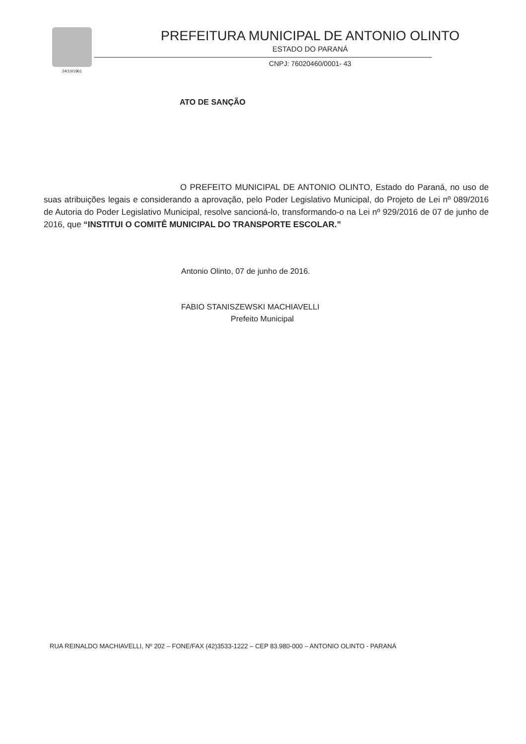24/10/1961
PREFEITURA MUNICIPAL DE ANTONIO OLINTO
ESTADO DO PARANÁ
CNPJ: 76020460/0001- 43
ATO DE SANÇÃO
O PREFEITO MUNICIPAL DE ANTONIO OLINTO, Estado do Paraná, no uso de suas atribuições legais e considerando a aprovação, pelo Poder Legislativo Municipal, do Projeto de Lei nº 089/2016 de Autoria do Poder Legislativo Municipal, resolve sancioná-lo, transformando-o na Lei nº 929/2016 de 07 de junho de 2016, que “INSTITUI O COMITÊ MUNICIPAL DO TRANSPORTE ESCOLAR.”
Antonio Olinto, 07 de junho de 2016.
FABIO STANISZEWSKI MACHIAVELLI
Prefeito Municipal
RUA REINALDO MACHIAVELLI, Nº 202 – FONE/FAX (42)3533-1222 – CEP 83.980-000 – ANTONIO OLINTO - PARANÁ